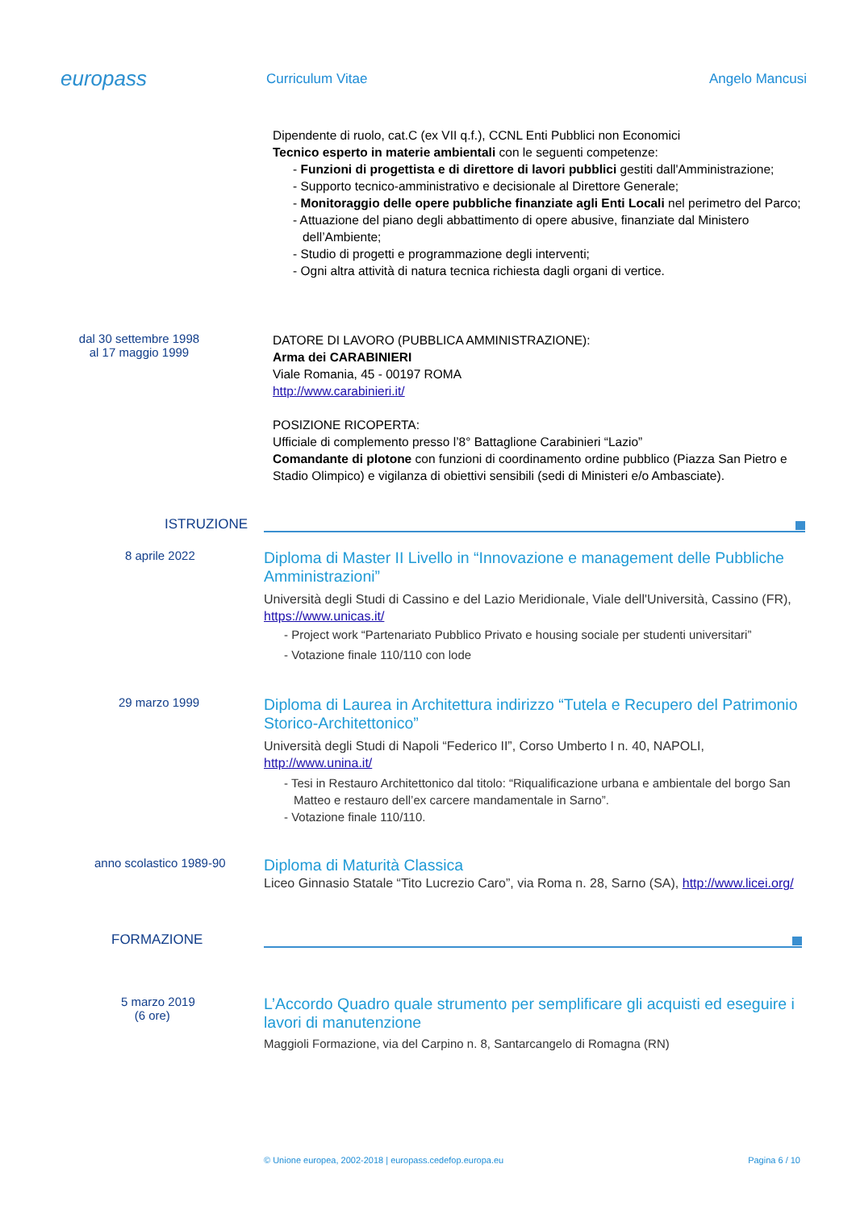europass
Curriculum Vitae Angelo Mancusi
Dipendente di ruolo, cat.C (ex VII q.f.), CCNL Enti Pubblici non Economici
Tecnico esperto in materie ambientali con le seguenti competenze:
- Funzioni di progettista e di direttore di lavori pubblici gestiti dall'Amministrazione;
- Supporto tecnico-amministrativo e decisionale al Direttore Generale;
- Monitoraggio delle opere pubbliche finanziate agli Enti Locali nel perimetro del Parco;
- Attuazione del piano degli abbattimento di opere abusive, finanziate dal Ministero dell’Ambiente;
- Studio di progetti e programmazione degli interventi;
- Ogni altra attività di natura tecnica richiesta dagli organi di vertice.
dal 30 settembre 1998
al 17 maggio 1999
DATORE DI LAVORO (PUBBLICA AMMINISTRAZIONE):
Arma dei CARABINIERI
Viale Romania, 45 - 00197 ROMA
http://www.carabinieri.it/
POSIZIONE RICOPERTA:
Ufficiale di complemento presso l’8° Battaglione Carabinieri “Lazio”
Comandante di plotone con funzioni di coordinamento ordine pubblico (Piazza San Pietro e Stadio Olimpico) e vigilanza di obiettivi sensibili (sedi di Ministeri e/o Ambasciate).
ISTRUZIONE
8 aprile 2022
Diploma di Master II Livello in “Innovazione e management delle Pubbliche Amministrazioni”
Università degli Studi di Cassino e del Lazio Meridionale, Viale dell'Università, Cassino (FR), https://www.unicas.it/
- Project work “Partenariato Pubblico Privato e housing sociale per studenti universitari”
- Votazione finale 110/110 con lode
29 marzo 1999
Diploma di Laurea in Architettura indirizzo “Tutela e Recupero del Patrimonio Storico-Architettonico”
Università degli Studi di Napoli “Federico II”, Corso Umberto I n. 40, NAPOLI, http://www.unina.it/
- Tesi in Restauro Architettonico dal titolo: “Riqualificazione urbana e ambientale del borgo San Matteo e restauro dell’ex carcere mandamentale in Sarno”.
- Votazione finale 110/110.
anno scolastico 1989-90
Diploma di Maturità Classica
Liceo Ginnasio Statale “Tito Lucrezio Caro”, via Roma n. 28, Sarno (SA), http://www.licei.org/
FORMAZIONE
5 marzo 2019
(6 ore)
L’Accordo Quadro quale strumento per semplificare gli acquisti ed eseguire i lavori di manutenzione
Maggioli Formazione, via del Carpino n. 8, Santarcangelo di Romagna (RN)
© Unione europea, 2002-2018 | europass.cedefop.europa.eu Pagina 6 / 10